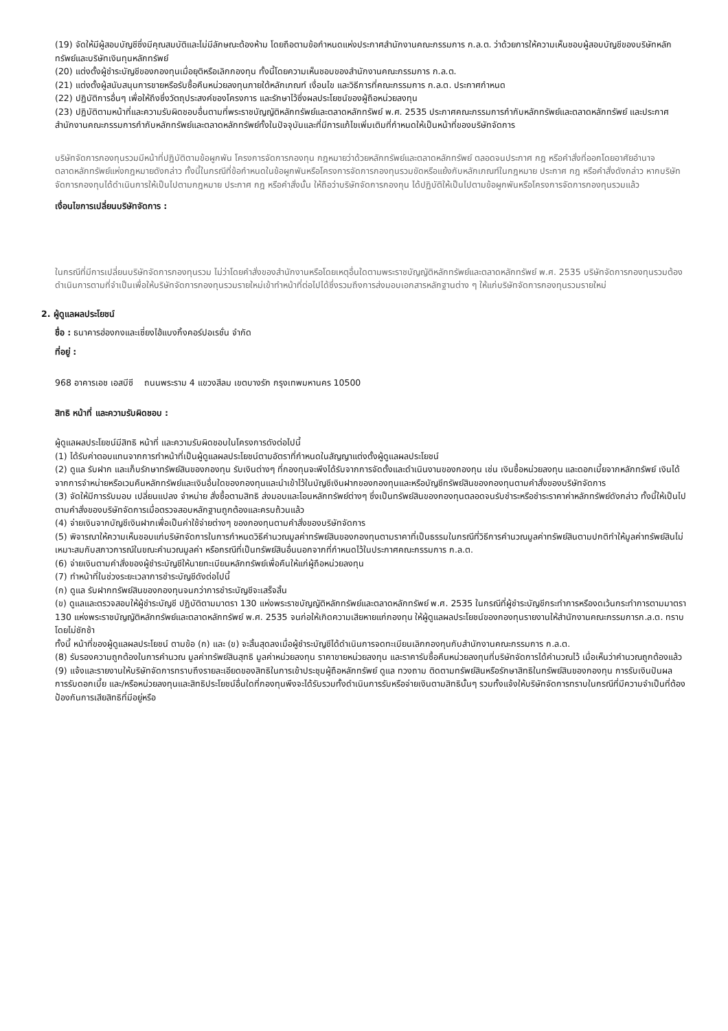(19) จัดให้มีผู้สอบบัญชีซึ่งมีคุณสมบัติและไม่มีลักษณะต้องห้าม โดยถือตามข้อกำหนดแห่งประกาศสำนักงานคณะกรรมการ ก.ล.ต. ว่าด้วยการให้ความเห็นชอบผู้สอบบัญชีของบริษัทหลักทรัพย์และบริษัทเงินทุนหลักทรัพย์
(20) แต่งตั้งผู้ชำระบัญชีของกองทุนเมื่อยุติหรือเลิกกองทุน ทั้งนี้โดยความเห็นชอบของสำนักงานคณะกรรมการ ก.ล.ต.
(21) แต่งตั้งผู้สนับสนุนการขายหรือรับซื้อคืนหน่วยลงทุนภายใต้หลักเกณฑ์ เงื่อนไข และวิธีการที่คณะกรรมการ ก.ล.ต. ประกาศกำหนด
(22) ปฏิบัติการอื่นๆ เพื่อให้ถึงซึ่งวัตถุประสงค์ของโครงการ และรักษาไว้ซึ่งผลประโยชน์ของผู้ถือหน่วยลงทุน
(23) ปฏิบัติตามหน้าที่และความรับผิดชอบอื่นตามที่พระราชบัญญัติหลักทรัพย์และตลาดหลักทรัพย์ พ.ศ. 2535 ประกาศคณะกรรมการกำกับหลักทรัพย์และตลาดหลักทรัพย์ และประกาศสำนักงานคณะกรรมการกำกับหลักทรัพย์และตลาดหลักทรัพย์ทั้งในปัจจุบันและที่มีการแก้ไขเพิ่มเติมที่กำหนดให้เป็นหน้าที่ของบริษัทจัดการ
บริษัทจัดการกองทุนรวมมีหน้าที่ปฏิบัติตามข้อผูกพัน โครงการจัดการกองทุน กฎหมายว่าด้วยหลักทรัพย์และตลาดหลักทรัพย์ ตลอดจนประกาศ กฎ หรือคำสั่งที่ออกโดยอาศัยอำนาจตลาดหลักทรัพย์แห่งกฎหมายดังกล่าว ทั้งนี้ในกรณีที่ข้อกำหนดในข้อผูกพันหรือโครงการจัดการกองทุนรวมขัดหรือแย้งกับหลักเกณฑ์ในกฎหมาย ประกาศ กฎ หรือคำสั่งดังกล่าว หากบริษัทจัดการกองทุนได้ดำเนินการให้เป็นไปตามกฎหมาย ประกาศ กฎ หรือคำสั่งนั้น ให้ถือว่าบริษัทจัดการกองทุน ได้ปฏิบัติให้เป็นไปตามข้อผูกพันหรือโครงการจัดการกองทุนรวมแล้ว
เงื่อนไขการเปลี่ยนบริษัทจัดการ :
ในกรณีที่มีการเปลี่ยนบริษัทจัดการกองทุนรวม ไม่ว่าโดยคำสั่งของสำนักงานหรือโดยเหตุอื่นใดตามพระราชบัญญัติหลักทรัพย์และตลาดหลักทรัพย์ พ.ศ. 2535 บริษัทจัดการกองทุนรวมต้องดำเนินการตามที่จำเป็นเพื่อให้บริษัทจัดการกองทุนรวมรายใหม่เข้าทำหน้าที่ต่อไปได้ซึ่งรวมถึงการส่งมอบเอกสารหลักฐานต่าง ๆ ให้แก่บริษัทจัดการกองทุนรวมรายใหม่
2. ผู้ดูแลผลประโยชน์
ชื่อ : ธนาคารฮ่องกงและเซี่ยงไฮ้แบงกิ้งคอร์ปอเรชั่น จำกัด
ที่อยู่ :
968 อาคารเอช เอสบีซี ถนนพระราม 4 แขวงสีลม เขตบางรัก กรุงเทพมหานคร 10500
สิทธิ หน้าที่ และความรับผิดชอบ :
ผู้ดูแลผลประโยชน์มีสิทธิ หน้าที่ และความรับผิดชอบในโครงการดังต่อไปนี้
(1) ได้รับค่าตอบแทนจากการทำหน้าที่เป็นผู้ดูแลผลประโยชน์ตามอัตราที่กำหนดในสัญญาแต่งตั้งผู้ดูแลผลประโยชน์
(2) ดูแล รับฝาก และเก็บรักษาทรัพย์สินของกองทุน รับเงินต่างๆ ที่กองทุนจะพึงได้รับจากการจัดตั้งและดำเนินงานของกองทุน เช่น เงินซื้อหน่วยลงทุน และดอกเบี้ยจากหลักทรัพย์ เงินได้จากการจำหน่ายหรือเวนคืนหลักทรัพย์และเงินอื่นใดของกองทุนและนำเข้าไว้ในบัญชีเงินฝากของกองทุนและหรือบัญชีทรัพย์สินของกองทุนตามคำสั่งของบริษัทจัดการ
(3) จัดให้มีการรับมอบ เปลี่ยนแปลง จำหน่าย สั่งซื้อตามสิทธิ ส่งมอบและโอนหลักทรัพย์ต่างๆ ซึ่งเป็นทรัพย์สินของกองทุนตลอดจนรับชำระหรือชำระราคาค่าหลักทรัพย์ดังกล่าว ทั้งนี้ให้เป็นไปตามคำสั่งของบริษัทจัดการเมื่อตรวจสอบหลักฐานถูกต้องและครบถ้วนแล้ว
(4) จ่ายเงินจากบัญชีเงินฝากเพื่อเป็นค่าใช้จ่ายต่างๆ ของกองทุนตามคำสั่งของบริษัทจัดการ
(5) พิจารณาให้ความเห็นชอบแก่บริษัทจัดการในการกำหนดวิธีคำนวณมูลค่าทรัพย์สินของกองทุนตามราคาที่เป็นธรรมในกรณีที่วิธีการคำนวณมูลค่าทรัพย์สินตามปกติทำให้มูลค่าทรัพย์สินไม่เหมาะสมกับสภาวการณ์ในขณะคำนวณมูลค่า หรือกรณีที่เป็นทรัพย์สินอื่นนอกจากที่กำหนดไว้ในประกาศคณะกรรมการ ก.ล.ต.
(6) จ่ายเงินตามคำสั่งของผู้ชำระบัญชีให้นายทะเบียนหลักทรัพย์เพื่อคืนให้แก่ผู้ถือหน่วยลงทุน
(7) ทำหน้าที่ในช่วงระยะเวลาการชำระบัญชีดังต่อไปนี้
(ก) ดูแล รับฝากทรัพย์สินของกองทุนจนกว่าการชำระบัญชีจะเสร็จสิ้น
(ข) ดูแลและตรวจสอบให้ผู้ชำระบัญชี ปฏิบัติตามมาตรา 130 แห่งพระราชบัญญัติหลักทรัพย์และตลาดหลักทรัพย์ พ.ศ. 2535 ในกรณีที่ผู้ชำระบัญชีกระทำการหรืองดเว้นกระทำการตามมาตรา 130 แห่งพระราชบัญญัติหลักทรัพย์และตลาดหลักทรัพย์ พ.ศ. 2535 จนก่อให้เกิดความเสียหายแก่กองทุน ให้ผู้ดูแลผลประโยชน์ของกองทุนรายงานให้สำนักงานคณะกรรมการก.ล.ต. ทราบโดยไม่ชักช้า
ทั้งนี้ หน้าที่ของผู้ดูแลผลประโยชน์ ตามข้อ (ก) และ (ข) จะสิ้นสุดลงเมื่อผู้ชำระบัญชีได้ดำเนินการจดทะเบียนเลิกกองทุนกับสำนักงานคณะกรรมการ ก.ล.ต.
(8) รับรองความถูกต้องในการคำนวณ มูลค่าทรัพย์สินสุทธิ มูลค่าหน่วยลงทุน ราคาขายหน่วยลงทุน และราคารับซื้อคืนหน่วยลงทุนที่บริษัทจัดการได้คำนวณไว้ เมื่อเห็นว่าคำนวณถูกต้องแล้ว
(9) แจ้งและรายงานให้บริษัทจัดการทราบถึงรายละเอียดของสิทธิในการเข้าประชุมผู้ถือหลักทรัพย์ ดูแล ทวงถาม ติดตามทรัพย์สินหรือรักษาสิทธิในทรัพย์สินของกองทุน การรับเงินปันผล การรับดอกเบี้ย และ/หรือหน่วยลงทุนและสิทธิประโยชน์อื่นใดที่กองทุนพึงจะได้รับรวมทั้งดำเนินการรับหรือจ่ายเงินตามสิทธินั้นๆ รวมทั้งแจ้งให้บริษัทจัดการทราบในกรณีที่มีความจำเป็นที่ต้องป้องกันการเสียสิทธิที่มีอยู่หรือ